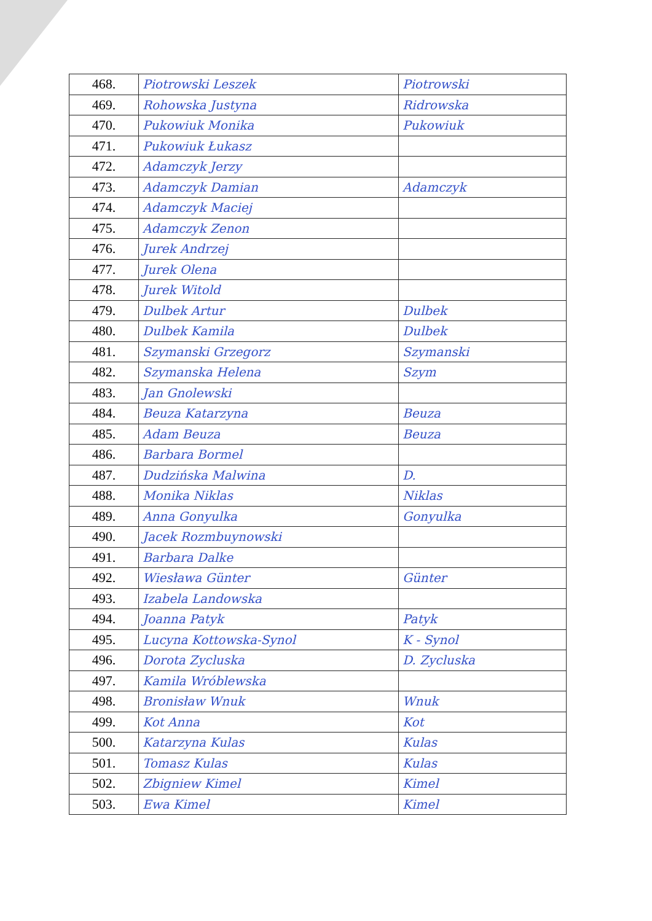| 468. | Piotrowski Leszek | Piotrowski |
| 469. | Rohowska Justyna | Ridrowska |
| 470. | Pukowiuk Monika | Pukowiuk |
| 471. | Pukowiuk Łukasz | |
| 472. | Adamczyk Jerzy | |
| 473. | Adamczyk Damian | Adamczyk |
| 474. | Adamczyk Maciej | |
| 475. | Adamczyk Zenon | |
| 476. | Jurek Andrzej | |
| 477. | Jurek Olena | |
| 478. | Jurek Witold | |
| 479. | Dulbek Artur | Dulbek |
| 480. | Dulbek Kamila | Dulbek |
| 481. | Szymanski Grzegorz | Szymanski |
| 482. | Szymanska Helena | Szym |
| 483. | Jan Gnolewski | |
| 484. | Beuza Katarzyna | Beuza |
| 485. | Adam Beuza | Beuza |
| 486. | Barbara Bormel | |
| 487. | Dudzińska Malwina | D. |
| 488. | Monika Niklas | Niklas |
| 489. | Anna Gonyulka | Gonyulka |
| 490. | Jacek Rozmbuynowski | |
| 491. | Barbara Dalke | |
| 492. | Wiesława Günter | Günter |
| 493. | Izabela Landowska | |
| 494. | Joanna Patyk | Patyk |
| 495. | Lucyna Kottowska-Synol | K - Synol |
| 496. | Dorota Zycluska | D. Zycluska |
| 497. | Kamila Wróblewska | |
| 498. | Bronisław Wnuk | Wnuk |
| 499. | Kot Anna | Kot |
| 500. | Katarzyna Kulas | Kulas |
| 501. | Tomasz Kulas | Kulas |
| 502. | Zbigniew Kimel | Kimel |
| 503. | Ewa Kimel | Kimel |